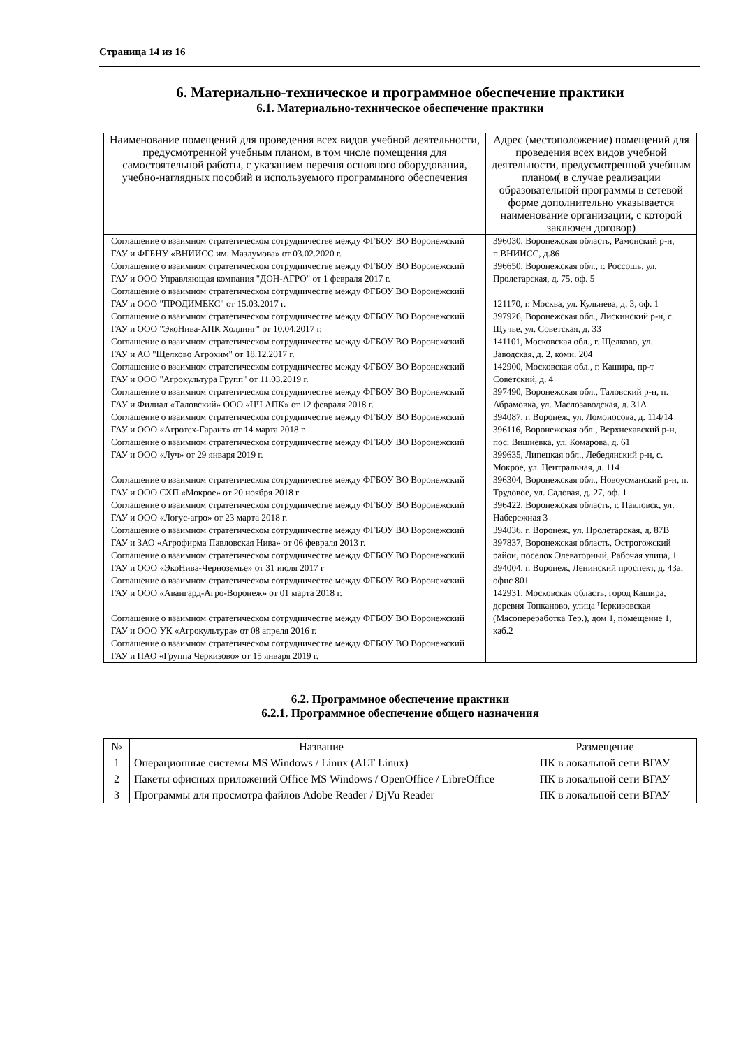Страница 14 из 16
6. Материально-техническое и программное обеспечение практики
6.1. Материально-техническое обеспечение практики
| Наименование помещений для проведения всех видов учебной деятельности, предусмотренной учебным планом, в том числе помещения для самостоятельной работы, с указанием перечня основного оборудования, учебно-наглядных пособий и используемого программного обеспечения | Адрес (местоположение) помещений для проведения всех видов учебной деятельности, предусмотренной учебным планом( в случае реализации образовательной программы в сетевой форме дополнительно указывается наименование организации, с которой заключен договор) |
| --- | --- |
| Соглашение о взаимном стратегическом сотрудничестве между ФГБОУ ВО Воронежский ГАУ и ФГБНУ «ВНИИСС им. Мазлумова» от 03.02.2020 г. Соглашение о взаимном стратегическом сотрудничестве между ФГБОУ ВО Воронежский ГАУ и ООО Управляющая компания "ДОН-АГРО" от 1 февраля 2017 г. Соглашение о взаимном стратегическом сотрудничестве между ФГБОУ ВО Воронежский ГАУ и ООО "ПРОДИМЕКС" от 15.03.2017 г. Соглашение о взаимном стратегическом сотрудничестве между ФГБОУ ВО Воронежский ГАУ и ООО "ЭкоНива-АПК Холдинг" от 10.04.2017 г. Соглашение о взаимном стратегическом сотрудничестве между ФГБОУ ВО Воронежский ГАУ и АО "Щелково Агрохим" от 18.12.2017 г. Соглашение о взаимном стратегическом сотрудничестве между ФГБОУ ВО Воронежский ГАУ и ООО "Агрокультура Групп" от 11.03.2019 г. Соглашение о взаимном стратегическом сотрудничестве между ФГБОУ ВО Воронежский ГАУ и Филиал «Таловский» ООО «ЦЧ АПК» от 12 февраля 2018 г. Соглашение о взаимном стратегическом сотрудничестве между ФГБОУ ВО Воронежский ГАУ и ООО «Агротех-Гарант» от 14 марта 2018 г. Соглашение о взаимном стратегическом сотрудничестве между ФГБОУ ВО Воронежский ГАУ и ООО «Луч» от 29 января 2019 г. Соглашение о взаимном стратегическом сотрудничестве между ФГБОУ ВО Воронежский ГАУ и ООО СХП «Мокрое» от 20 ноября 2018 г Соглашение о взаимном стратегическом сотрудничестве между ФГБОУ ВО Воронежский ГАУ и ООО «Логус-агро» от 23 марта 2018 г. Соглашение о взаимном стратегическом сотрудничестве между ФГБОУ ВО Воронежский ГАУ и ЗАО «Агрофирма Павловская Нива» от 06 февраля 2013 г. Соглашение о взаимном стратегическом сотрудничестве между ФГБОУ ВО Воронежский ГАУ и ООО «ЭкоНива-Черноземье» от 31 июля 2017 г Соглашение о взаимном стратегическом сотрудничестве между ФГБОУ ВО Воронежский ГАУ и ООО «Авангард-Агро-Воронеж» от 01 марта 2018 г. Соглашение о взаимном стратегическом сотрудничестве между ФГБОУ ВО Воронежский ГАУ и ООО УК «Агрокультура» от 08 апреля 2016 г. Соглашение о взаимном стратегическом сотрудничестве между ФГБОУ ВО Воронежский ГАУ и ПАО «Группа Черкизово» от 15 января 2019 г. | 396030, Воронежская область, Рамонский р-н, п.ВНИИСС, д.86 396650, Воронежская обл., г. Россошь, ул. Пролетарская, д. 75, оф. 5 121170, г. Москва, ул. Кульнева, д. 3, оф. 1 397926, Воронежская обл., Лискинский р-н, с. Щучье, ул. Советская, д. 33 141101, Московская обл., г. Щелково, ул. Заводская, д. 2, комн. 204 142900, Московская обл., г. Кашира, пр-т Советский, д. 4 397490, Воронежская обл., Таловский р-н, п. Абрамовка, ул. Маслозаводская, д. 31А 394087, г. Воронеж, ул. Ломоносова, д. 114/14 396116, Воронежская обл., Верхнехавский р-н, пос. Вишневка, ул. Комарова, д. 61 399635, Липецкая обл., Лебедянский р-н, с. Мокрое, ул. Центральная, д. 114 396304, Воронежская обл., Новоусманский р-н, п. Трудовое, ул. Садовая, д. 27, оф. 1 396422, Воронежская область, г. Павловск, ул. Набережная 3 394036, г. Воронеж, ул. Пролетарская, д. 87В 397837, Воронежская область, Острогожский район, поселок Элеваторный, Рабочая улица, 1 394004, г. Воронеж, Ленинский проспект, д. 43а, офис 801 142931, Московская область, город Кашира, деревня Топканово, улица Черкизовская (Мясопереработка Тер.), дом 1, помещение 1, каб.2 |
6.2. Программное обеспечение практики
6.2.1. Программное обеспечение общего назначения
| № | Название | Размещение |
| --- | --- | --- |
| 1 | Операционные системы MS Windows / Linux (ALT Linux) | ПК в локальной сети ВГАУ |
| 2 | Пакеты офисных приложений Office MS Windows / OpenOffice / LibreOffice | ПК в локальной сети ВГАУ |
| 3 | Программы для просмотра файлов Adobe Reader / DjVu Reader | ПК в локальной сети ВГАУ |